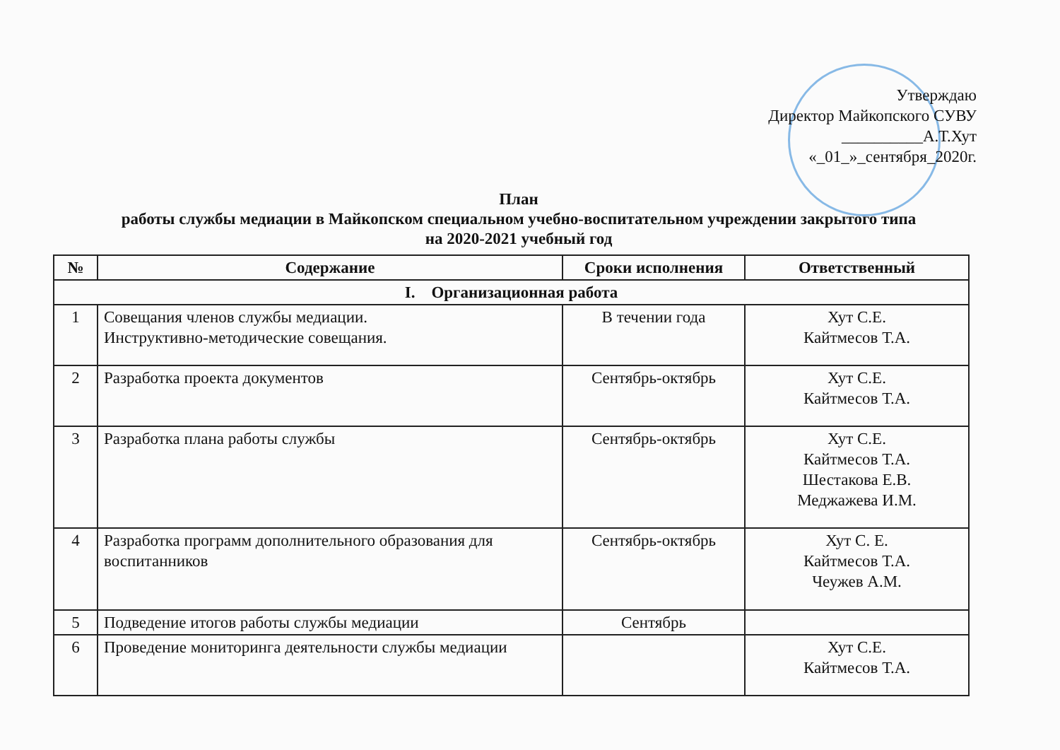Утверждаю
Директор Майкопского СУВУ
__________А.Т.Хут
«_01_»_сентября_2020г.
План
работы службы медиации в Майкопском специальном учебно-воспитательном учреждении закрытого типа
на 2020-2021 учебный год
| № | Содержание | Сроки исполнения | Ответственный |
| --- | --- | --- | --- |
| I. Организационная работа | | | |
| 1 | Совещания членов службы медиации. Инструктивно-методические совещания. | В течении года | Хут С.Е. Кайтмесов Т.А. |
| 2 | Разработка проекта документов | Сентябрь-октябрь | Хут С.Е. Кайтмесов Т.А. |
| 3 | Разработка плана работы службы | Сентябрь-октябрь | Хут С.Е. Кайтмесов Т.А. Шестакова Е.В. Меджажева И.М. |
| 4 | Разработка программ дополнительного образования для воспитанников | Сентябрь-октябрь | Хут С. Е. Кайтмесов Т.А. Чеужев А.М. |
| 5 | Подведение итогов работы службы медиации | Сентябрь | |
| 6 | Проведение мониторинга деятельности службы медиации | | Хут С.Е. Кайтмесов Т.А. |